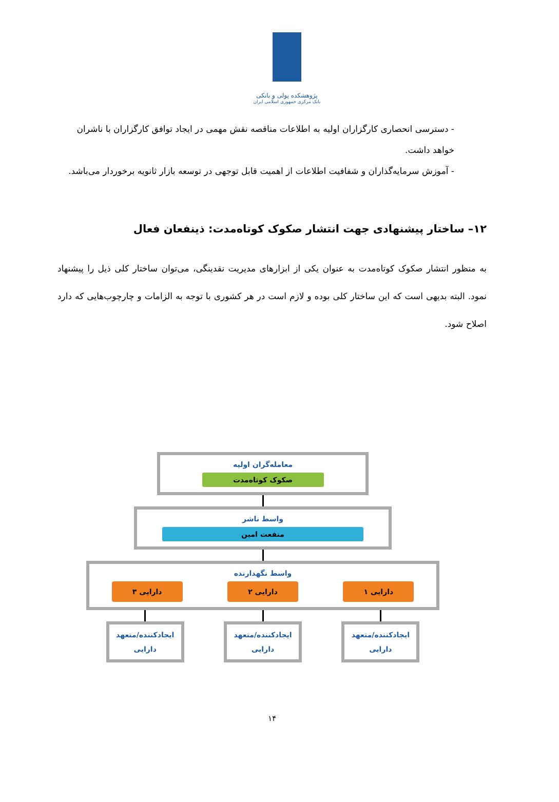پژوهشکده پولی و بانکی
بانک مرکزی جمهوری اسلامی ایران
- دسترسی انحصاری کارگزاران اولیه به اطلاعات مناقصه نقش مهمی در ایجاد توافق کارگزاران با ناشران خواهد داشت.
- آموزش سرمایه‌گذاران و شفافیت اطلاعات از اهمیت قابل توجهی در توسعه بازار ثانویه برخوردار می‌باشد.
۱۲– ساختار پیشنهادی جهت انتشار صکوک کوتاه‌مدت: ذینفعان فعال
به منظور انتشار صکوک کوتاه‌مدت به عنوان یکی از ابزارهای مدیریت نقدینگی، می‌توان ساختار کلی ذیل را پیشنهاد نمود. البته بدیهی است که این ساختار کلی بوده و لازم است در هر کشوری با توجه به الزامات و چارچوب‌هایی که دارد اصلاح شود.
معامله‌گران اولیه
صکوک کوتاه‌مدت
واسط ناشر
منفعت امین
واسط نگهدارنده
دارایی ۱ دارایی ۲ دارایی ۳
ایجادکننده/متعهد
دارایی
ایجادکننده/متعهد
دارایی
ایجادکننده/متعهد
دارایی
۱۴